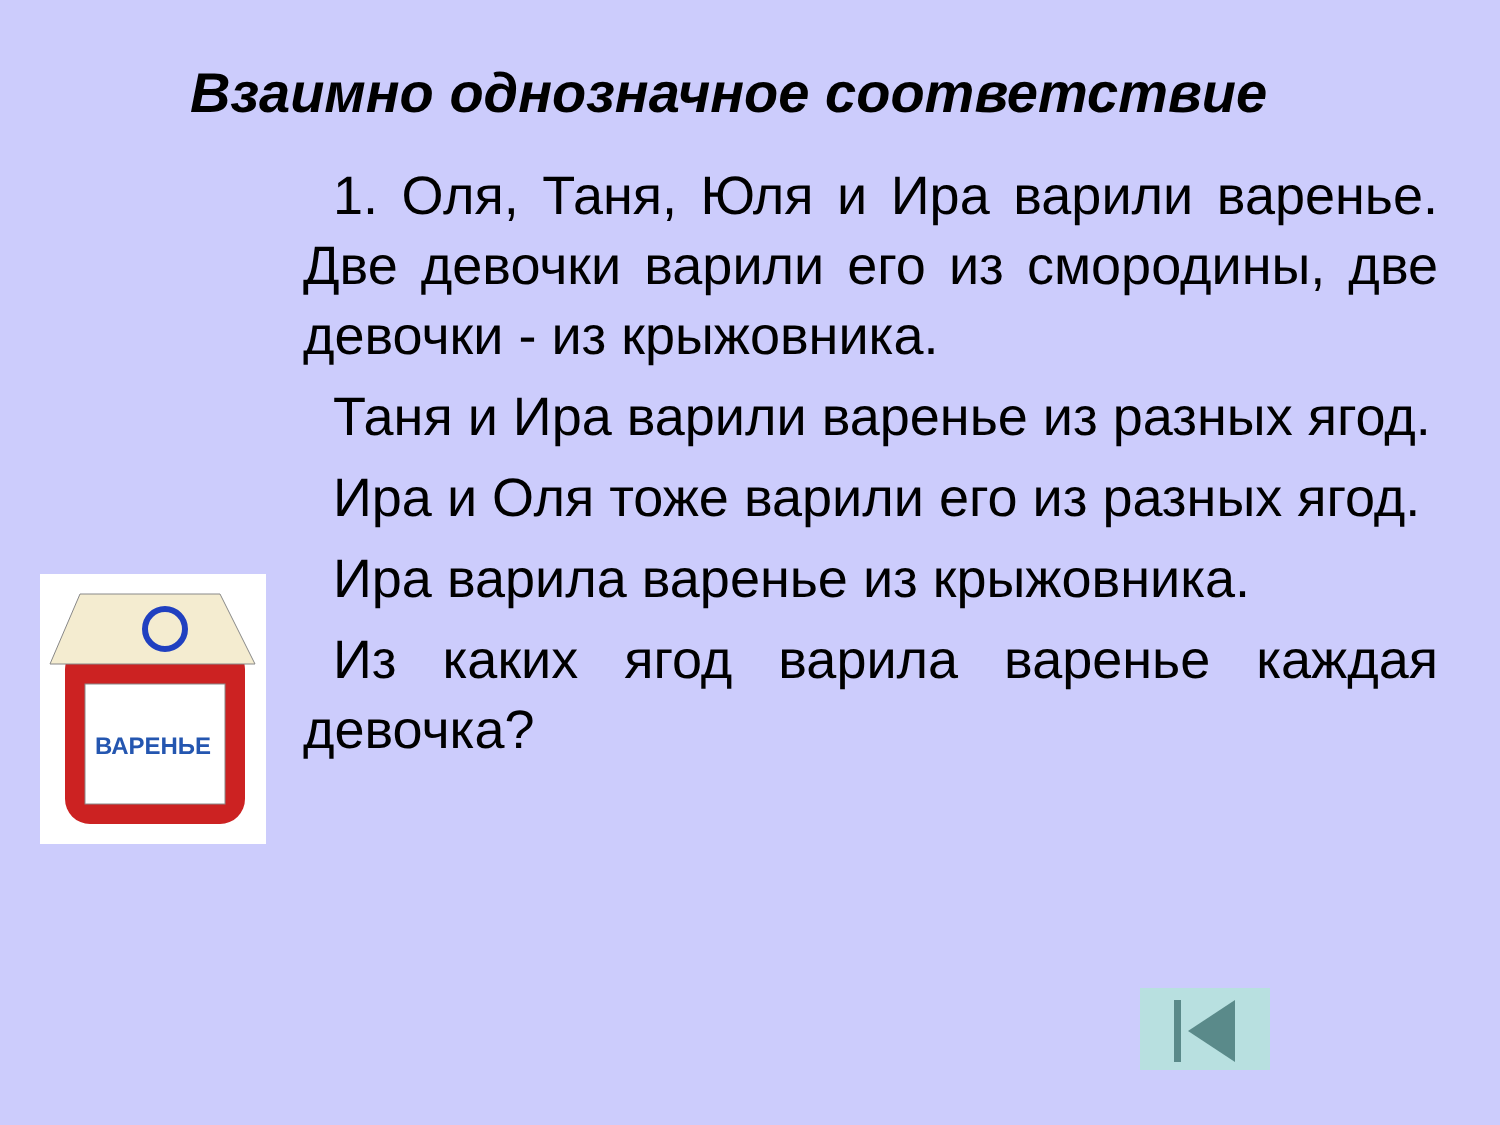Взаимно однозначное соответствие
1. Оля, Таня, Юля и Ира варили варенье. Две девочки варили его из смородины, две девочки - из крыжовника.
Таня и Ира варили варенье из разных ягод.
Ира и Оля тоже варили его из разных ягод.
Ира варила варенье из крыжовника.
Из каких ягод варила варенье каждая девочка?
ВАРЕНЬЕ